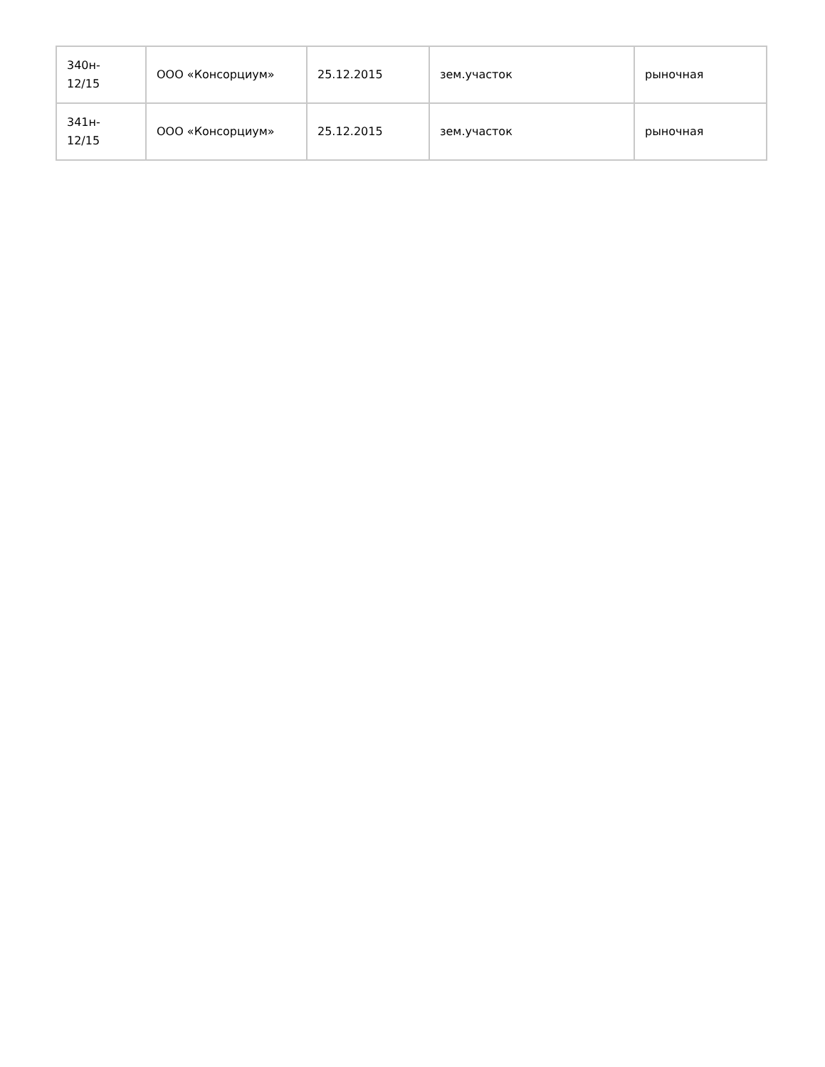| 340н- 12/15 | ООО «Консорциум» | 25.12.2015 | зем.участок | рыночная |
| 341н- 12/15 | ООО «Консорциум» | 25.12.2015 | зем.участок | рыночная |